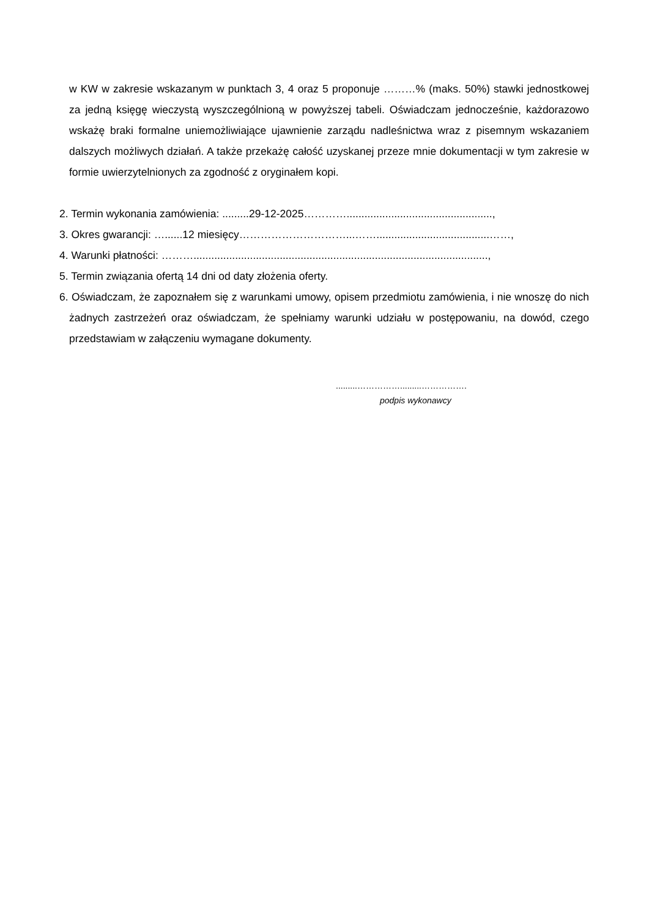w KW w zakresie wskazanym w punktach 3, 4 oraz 5 proponuje ………% (maks. 50%) stawki jednostkowej za jedną księgę wieczystą wyszczególnioną w powyższej tabeli. Oświadczam jednocześnie, każdorazowo wskażę braki formalne uniemożliwiające ujawnienie zarządu nadleśnictwa wraz z pisemnym wskazaniem dalszych możliwych działań. A także przekażę całość uzyskanej przeze mnie dokumentacji w tym zakresie w formie uwierzytelnionych za zgodność z oryginałem kopi.
2. Termin wykonania zamówienia: .........29-12-2025………….................................................,
3. Okres gwarancji: …......12 miesięcy…………………………...……......................................……,
4. Warunki płatności: ………...................................................................................................,
5. Termin związania ofertą 14 dni od daty złożenia oferty.
6. Oświadczam, że zapoznałem się z warunkami umowy, opisem przedmiotu zamówienia, i nie wnoszę do nich żadnych zastrzeżeń oraz oświadczam, że spełniamy warunki udziału w postępowaniu, na dowód, czego przedstawiam w załączeniu wymagane dokumenty.
.........…………….........…………….
podpis wykonawcy